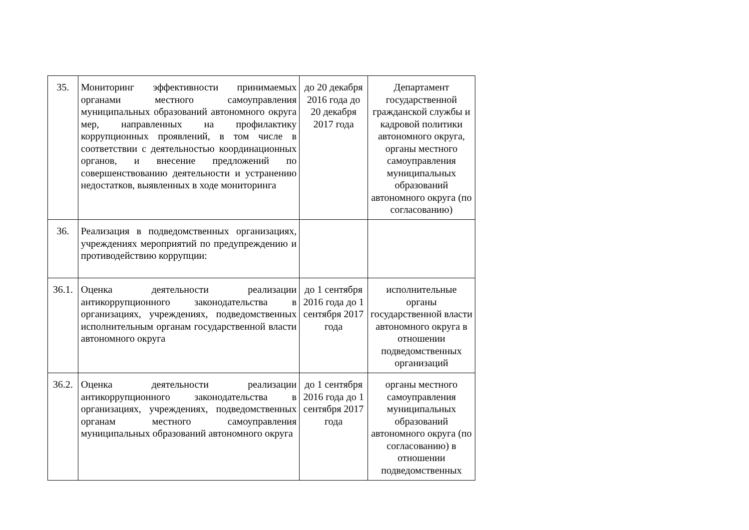| 35. | Мониторинг эффективности принимаемых органами местного самоуправления муниципальных образований автономного округа мер, направленных на профилактику коррупционных проявлений, в том числе в соответствии с деятельностью координационных органов, и внесение предложений по совершенствованию деятельности и устранению недостатков, выявленных в ходе мониторинга | до 20 декабря 2016 года до 20 декабря 2017 года | Департамент государственной гражданской службы и кадровой политики автономного округа, органы местного самоуправления муниципальных образований автономного округа (по согласованию) |
| 36. | Реализация в подведомственных организациях, учреждениях мероприятий по предупреждению и противодействию коррупции: | | |
| 36.1. | Оценка деятельности реализации антикоррупционного законодательства в организациях, учреждениях, подведомственных исполнительным органам государственной власти автономного округа | до 1 сентября 2016 года до 1 сентября 2017 года | исполнительные органы государственной власти автономного округа в отношении подведомственных организаций |
| 36.2. | Оценка деятельности реализации антикоррупционного законодательства в организациях, учреждениях, подведомственных органам местного самоуправления муниципальных образований автономного округа | до 1 сентября 2016 года до 1 сентября 2017 года | органы местного самоуправления муниципальных образований автономного округа (по согласованию) в отношении подведомственных |